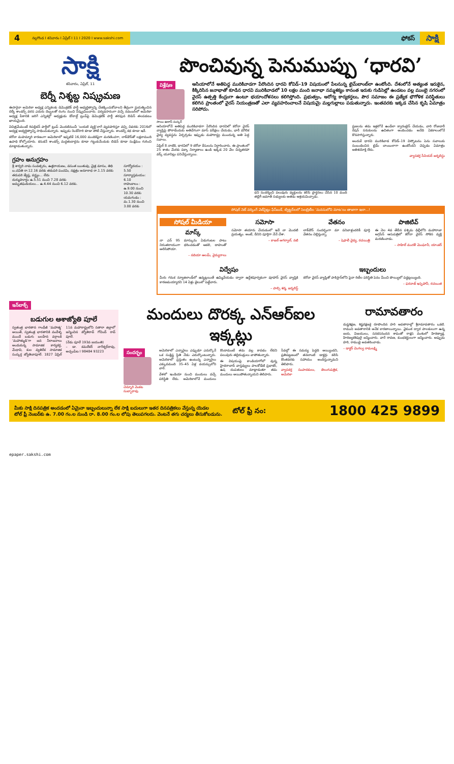4 నల్లగొండ I శనివారం I ఏప్రిల్ I 11 I 2020 I www.sakshi.com ఫోకస్ సాక్షి
సాక్షి
శనివారం, ఏప్రిల్, 11
బెర్నీ నిశ్శబ్ద నిష్క్రమణ
ఈసారైనా అమెరికా అధ్యక్ష ఎన్నికలకు డెమొక్రటిక్ పార్టీ అభ్యర్థిత్వాన్ని చేజిక్కించుకోవాలని తీవ్రంగా ప్రయత్నించిన బెర్నీ శాండర్స్ వరస ఎదురు దెబ్బలతో రంగం నుంచి నిష్క్రమించారు. పర్యవసానంగా వచ్చే నవంబర్‌లో అమెరికా అధ్యక్ష పీఠానికి జరిగే ఎన్నికల్లో అధ్యక్షుడు డోనాల్డ్ ట్రంప్‌పై డెమొక్రటిక్ పార్టీ తరఫున బిడెన్ తలపడటం ఖాయమైంది.
విచిత్రమేమంటే రిపబ్లికన్ పార్టీలో ట్రంప్ మొదటినుంచీ ‘బయటి వ్యక్తి’లాగే వ్యవహరిస్తూ వచ్చి చివరకు 2016లో అధ్యక్ష అభ్యర్థిత్వాన్ని సాధించుకున్నారు. ఇప్పుడు రెండోసారి కూడా పోటీ చేస్తున్నారు. శాండర్స్ కథ కూడా ఇదే.
కరోనా మహమ్మారి కారణంగా అమెరికాలో ఇప్పటికే 16,000 మందికిపైగా మరణించగా, లాక్‌డౌన్‌తో లక్షలామంది ఉపాధి కోల్పోయారు. కనుకనే శాండర్స్ మద్దతుదార్లను కూడా గట్టుకునేందుకు బిడెన్ కూడా సంక్షేమం గురించి మాట్లాడుతున్నారు.
గ్రహం అనుగ్రహం
శ్రీ శార్వరి నామ సంవత్సరం, ఉత్తరాయణం, వసంత ఋతువు, చైత్ర మాసం, తిథి బ.చవితి రా.12.16 వరకు తదుపరి పంచమి, నక్షత్రం అనూరాధ రా.1.15 వరకు తదుపరి జ్యేష్ఠ, వర్జ్యం... లేదు
దుర్ముహూర్తం ఉ.5.51 నుంచి 7.28 వరకు
అమృతఘడియలు... ఉ.4.44 నుంచి 6.12 వరకు.
సూర్యోదయం : 5.50
సూర్యాస్తమయం: 6.10
రాహుకాలం : ఉ.9.00 నుంచి 10.30 వరకు
యమగండం : మ.1.30 నుంచి 3.00 వరకు
పొంచివున్న పెనుముప్పు ‘ధారవి’
విశ్లేషణ
సాయి ఉదాస్ మన్కర్
ఆసియాలోనే అతిపెద్ద మురికివాడగా పేరొందిన ధారవి కోవిడ్–19 విషయంలో పేలనున్న టైమ్‌బాంబ్‌లా ఉంటోంది. దేశంలోనే అత్యంత ఇరుకైన, కిక్కిరిసిన జనాభాతో కూడిన ధారవి మురికివాడలో 10 లక్షల మంది జనాభా నమ్మశక్యం కానంత ఇరుకు గుడిసెల్లో ఉండటం వల్ల ముంబై నగరంలో వైరస్ ఉత్పత్తి కేంద్రంగా ఉంటూ భయాందోళనలు కలిగిస్తోంది. ప్రభుత్వం, ఆరోగ్య కార్యకర్తలు, పౌర సమాజం ఈ ప్రత్యేక భౌగోళిక పరిస్థితులు కలిగిన ప్రాంతంలో వైరస్ నియంత్రణతో ఎలా వ్యవహరించాలనే విషయమై మల్లగుల్లాలు పడుతున్నారు. ఇంతవరకు ఇక్కడ చేసిన కృషి ఏమాత్రం సరిపోదు.
ఆసియాలోనే అతిపెద్ద మురికివాడగా పేరొందిన ధారవిలో కరోనా వైరస్ వ్యాప్తిపై పోరాడేందుకు అతివేగంగా మాస్ పరీక్షలు చేయడం, భారీ మౌలిక వైద్య వ్యవస్థను ఏర్పర్చడం ఇప్పుడు మహారాష్ట్ర ముందున్న అతి పెద్ద సవాలు.
ఏప్రిల్ 8 నాటికి, ధారవిలో 9 కరోనా కేసులను నిర్ధారించారు. ఈ ప్రాంతంలో 25 శాతం మేరకు పక్కా నిర్మాణాలు ఉండి ఇక్కడ 20 వేల చిన్నతరహా వర్క్ యూనిట్లు పనిచేస్తున్నాయి.
ధని సందర్శించి పలువురు వ్యక్తులను కలిసి ప్రార్థనలు చేసిన 10 మంది తబ్లిగీ జమాత్ సభ్యులకు అతడు ఆశ్రయమిచ్చాడు.
ప్రజలను తమ ఇళ్లలోనే ఉండేలా క్వారంటైన్ చేయడం, వారి రోజువారీ రేషన్ సరుకులను ఉచితంగా అందించడం అనేది ఏకకాలంలోనే కొనసాగిస్తున్నారు.
అందుకే ధారవి మురికివాడ కోవిడ్–19 విస్ఫోటనం పెను సవాలుకు సంబంధించిన టైమ్ బాంబులాగా ఉంటోందని చెప్పడం ఏమాత్రం అతిశయోక్తి లేదు.
వ్యాసకర్త సీనియర్ జర్నలిస్టు
సోషల్ నెట్ వర్కింగ్ వెబ్‌సైట్లు ఫేస్‌బుక్, ట్విట్టర్‌లలో సెలబ్రిటీల ‘మనసులోని మాట’లు తాజాగా ఇలా...!
సోషల్ మీడియా
మాస్క్
నా ఎన్ 95 మాస్కును ఏడుగంటల పాటు నిరంతరాయంగా ధరించడంతో ఆకలి, దాహంతో అలిసిపోయా.
– నదియా ఆలమ్, వైద్యురాలు
సమోసా
సమోసా తయారు చేయడంలో ఇదే నా మొదటి ప్రయత్నం. అంటే, దీనిని పూర్తిగా నేనే చేశా.
– కాజల్ అగర్వాల్, నటి
వేతనం
లాక్‌డౌన్ సందర్భంగా మా పనివాళ్లందరికీ పూర్తి వేతనం చెల్లిస్తున్నా.
– షెఫాలీ వైద్య, రచయిత్రి
పాజిటివ్
ఈ నెల 4వ తేదీన పశ్చిమ ఢిల్లీలోని మహారాజా అగ్రసేన్ ఆసుపత్రిలో కరోనా వైరస్ సోకిన వ్యక్తి మరణించాడు.
– సాహిల్ మురళీ మెంఘానీ, యాంకర్
విద్వేషం
మీరు గనుక న్యూజిలాండ్‌లో ఉన్నట్లయితే ఉమ్మివేయడం ద్వారా ఉద్దేశపూర్వకంగా వూహాన్ వైరస్ వ్యాప్తికి కారణమయ్యారని 14 ఏళ్లు జైలులో పెట్టేవారు.
– పాల్సి శర్మ, జర్నలిస్ట్
ఇబ్బందులు
కరోనా వైరస్ వ్యాప్తితో పాకిస్తాన్‌లోని పైనా రిటీల పరిస్థితి పెనం మీంచి పొయ్యిలో పడ్డట్లయ్యింది.
– ఫరనాజ్ ఇస్పహానీ, రచయిత
ఇన్‌బాక్స్
బడుగుల ఆశాజ్యోతి పూలే
స్వతంత్ర భారతాన గాంధీజీ ‘మహాత్మ’ అయితే, స్వతంత్ర భారతానికి వందేళ్ళ ముందే బడుగు బలహీన వర్గాలకి ‘మహాత్ముడి’గా జన నీరాజనాలు అందుకున్న సామాజిక కార్యకర్త, మేధావి, కుల వ్యతిరేక సామాజిక సంస్కర్త జ్యోతిబాపూలే. 1827 ఏప్రిల్ 11న మహారాష్ట్రలోని సతారా జిల్లాలో జన్మించిన జ్యోతిరావ్ గోవింద్ రావ్ పూలే.
(నేడు పూలే 193వ జయంతి)
– డా. కమలేకర్ నాగేశ్వర్‌రావు, అచ్చంపేట I 98484 93223
మందులు దొరక్క ఎన్ఆర్ఐల ఇక్కట్లు
సందర్భం
చెన్నూరి వెంకట సుబ్బారావు
అమెరికాలో ఎన్నారైలు ఎప్పుడూ ఎదుర్కొనే ఒక సంక్లిష్ట స్థితి నేడు ఎదుర్కొంటున్నారు. అమెరికాలో ప్రస్తుతం ఉంటున్న ఎన్నారైలు ఎక్కువమంది 35–45 ఏళ్ల వయస్సులోని వారే.
వేళలో ఇండియా నుంచి మందులు వచ్చే పరిస్థితి లేదు. అమెరికాలోనే మందులు కొందామంటే తమ వల్ల కావడం లేదని పలువురు తల్లిదండ్రులు వాపోతున్నారు.
ఈ విషయంపై కాండియాగోలో వున్న హైదరాబాద్ వాస్తవ్యులు పాలకోడేటి ప్రభాకర్, ఉష దంపతులు మాట్లాడుతూ తమ మందులు అయిపోతున్నాయని తెలిపారు.
సేవల్లో ఈ సమస్య పెద్దది అయ్యిందని, ప్రతిపట్టణంలో తనలాంటి డాక్టర్లు కలిసి కొంతవరకు సహాయం అందిస్తున్నామని తెలిపారు.
వ్యాసకర్త సంపాదకులు, తెలుగుపత్రిక, అమెరికా
రామావతారం
దుష్టశిక్షణ, శిష్టరక్షణకై రూపొందిన హరి అవతారాల్లో శ్రీరామావతారం ఒకటి. రాముని అవతారానికి అనేక కారణాలున్నాయి. వైకుంఠ ద్వార పాలకులుగా ఉన్న జయ, విజయులు, సనకసనందన శాపంతో రాక్షస వంశంలో హిరణ్యాక్ష, హిరణ్యకశిపులై జన్మించారు. వారే రావణ, కుంభకర్ణులుగా జన్మించారు. అప్పుడు హరి, రాముడై అవతరించాడు.
– డాక్టర్ చెంగల్వ రామలక్ష్మి
మీకు సాక్షి దినపత్రిక అందడంలో ఏమైనా ఇబ్బందులున్నా లేక సాక్షి బదులుగా ఇతర దినపత్రికలు వేస్తున్న యెడల
టోల్ ఫ్రీ నెంబర్‌కు ఉ. 7.00 గం.ల నుండి రా. 8.00 గం.ల లోపు తెలుపగలరు. వెంటనే తగు చర్యలు తీసుకోబడును.
టోల్ ఫ్రీ నం: 1800 425 9899
epaper.sakshi.com